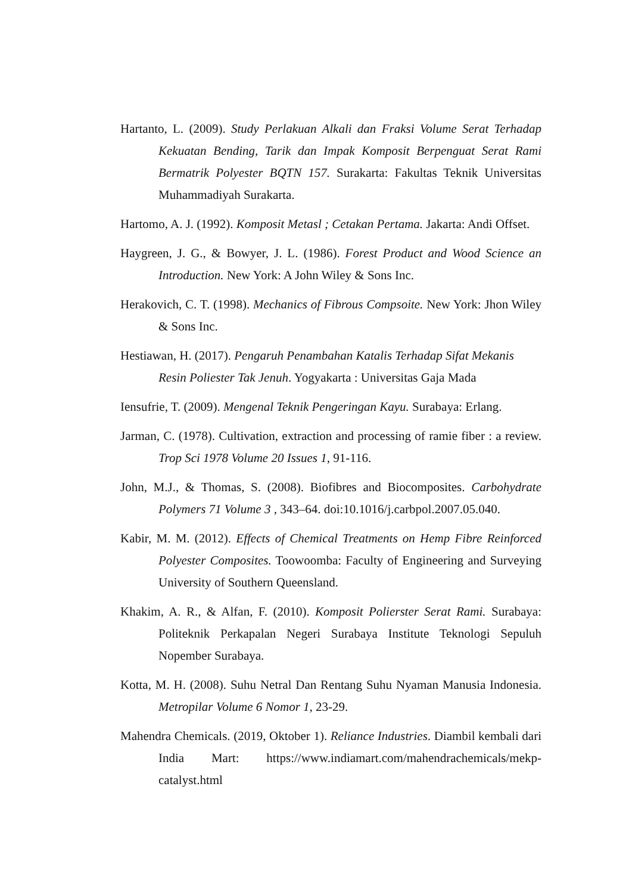Hartanto, L. (2009). Study Perlakuan Alkali dan Fraksi Volume Serat Terhadap Kekuatan Bending, Tarik dan Impak Komposit Berpenguat Serat Rami Bermatrik Polyester BQTN 157. Surakarta: Fakultas Teknik Universitas Muhammadiyah Surakarta.
Hartomo, A. J. (1992). Komposit Metasl ; Cetakan Pertama. Jakarta: Andi Offset.
Haygreen, J. G., & Bowyer, J. L. (1986). Forest Product and Wood Science an Introduction. New York: A John Wiley & Sons Inc.
Herakovich, C. T. (1998). Mechanics of Fibrous Compsoite. New York: Jhon Wiley & Sons Inc.
Hestiawan, H. (2017). Pengaruh Penambahan Katalis Terhadap Sifat Mekanis Resin Poliester Tak Jenuh. Yogyakarta : Universitas Gaja Mada
Iensufrie, T. (2009). Mengenal Teknik Pengeringan Kayu. Surabaya: Erlang.
Jarman, C. (1978). Cultivation, extraction and processing of ramie fiber : a review. Trop Sci 1978 Volume 20 Issues 1, 91-116.
John, M.J., & Thomas, S. (2008). Biofibres and Biocomposites. Carbohydrate Polymers 71 Volume 3 , 343–64. doi:10.1016/j.carbpol.2007.05.040.
Kabir, M. M. (2012). Effects of Chemical Treatments on Hemp Fibre Reinforced Polyester Composites. Toowoomba: Faculty of Engineering and Surveying University of Southern Queensland.
Khakim, A. R., & Alfan, F. (2010). Komposit Polierster Serat Rami. Surabaya: Politeknik Perkapalan Negeri Surabaya Institute Teknologi Sepuluh Nopember Surabaya.
Kotta, M. H. (2008). Suhu Netral Dan Rentang Suhu Nyaman Manusia Indonesia. Metropilar Volume 6 Nomor 1, 23-29.
Mahendra Chemicals. (2019, Oktober 1). Reliance Industries. Diambil kembali dari India Mart: https://www.indiamart.com/mahendrachemicals/mekp-catalyst.html